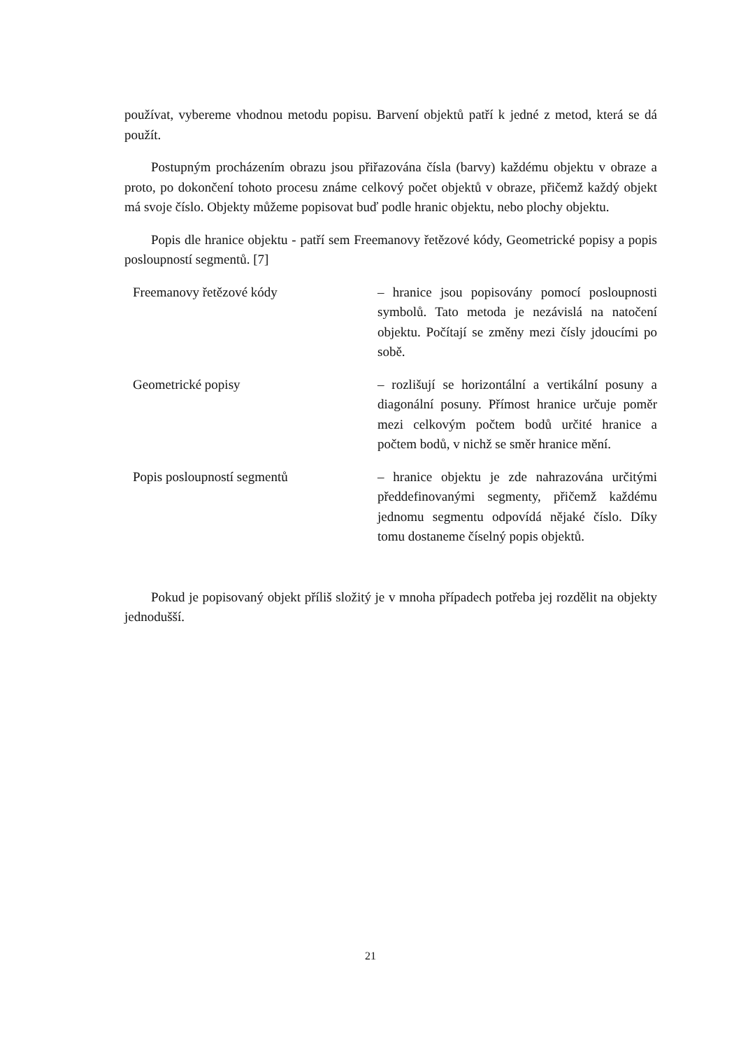používat, vybereme vhodnou metodu popisu. Barvení objektů patří k jedné z metod, která se dá použít.
Postupným procházením obrazu jsou přiřazována čísla (barvy) každému objektu v obraze a proto, po dokončení tohoto procesu známe celkový počet objektů v obraze, přičemž každý objekt má svoje číslo. Objekty můžeme popisovat buď podle hranic objektu, nebo plochy objektu.
Popis dle hranice objektu - patří sem Freemanovy řetězové kódy, Geometrické popisy a popis posloupností segmentů. [7]
| Freemanovy řetězové kódy | – hranice jsou popisovány pomocí posloupnosti symbolů. Tato metoda je nezávislá na natočení objektu. Počítají se změny mezi čísly jdoucími po sobě. |
| Geometrické popisy | – rozlišují se horizontální a vertikální posuny a diagonální posuny. Přímost hranice určuje poměr mezi celkovým počtem bodů určité hranice a počtem bodů, v nichž se směr hranice mění. |
| Popis posloupností segmentů | – hranice objektu je zde nahrazována určitými předdefinovanými segmenty, přičemž každému jednomu segmentu odpovídá nějaké číslo. Díky tomu dostaneme číselný popis objektů. |
Pokud je popisovaný objekt příliš složitý je v mnoha případech potřeba jej rozdělit na objekty jednodušší.
21